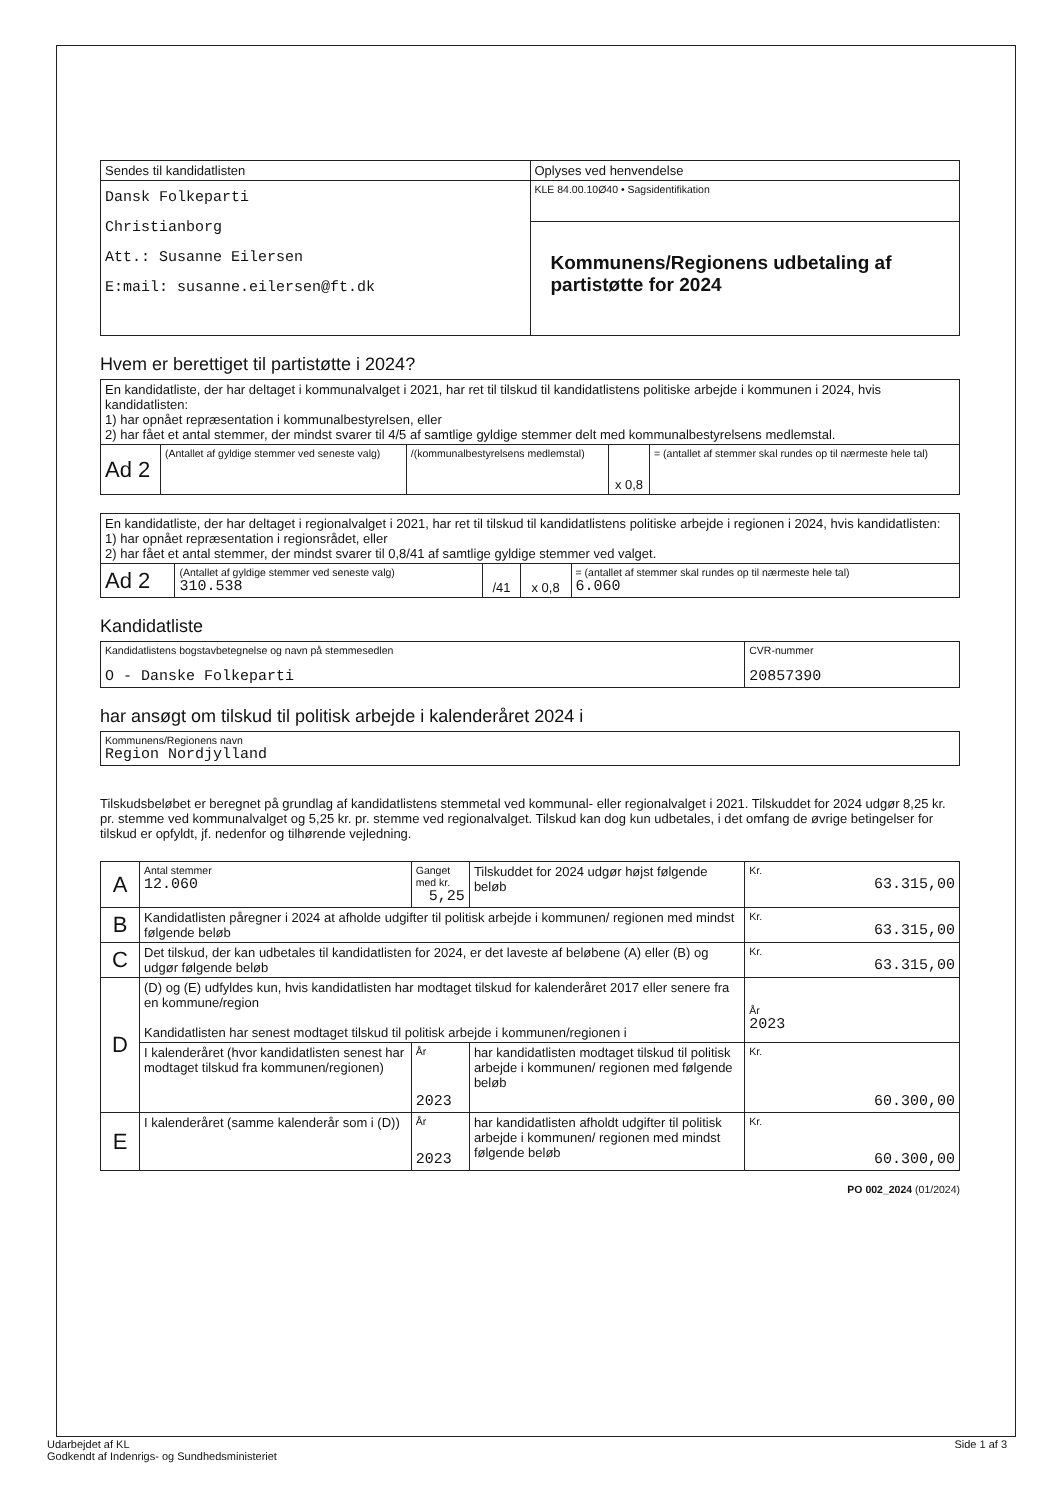| Sendes til kandidatlisten | Oplyses ved henvendelse |
| Dansk Folkeparti Christianborg Att.: Susanne Eilersen E:mail: susanne.eilersen@ft.dk | KLE 84.00.10Ø40 • Sagsidentifikation |
| | Kommunens/Regionens udbetaling af partistøtte for 2024 |
Hvem er berettiget til partistøtte i 2024?
| En kandidatliste, der har deltaget i kommunalvalget i 2021, har ret til tilskud til kandidatlistens politiske arbejde i kommunen i 2024, hvis kandidatlisten: 1) har opnået repræsentation i kommunalbestyrelsen, eller 2) har fået et antal stemmer, der mindst svarer til 4/5 af samtlige gyldige stemmer delt med kommunalbestyrelsens medlemstal. | | | | |
| Ad 2 | (Antallet af gyldige stemmer ved seneste valg) | /(kommunalbestyrelsens medlemstal) | x 0,8 | = (antallet af stemmer skal rundes op til nærmeste hele tal) |
| En kandidatliste, der har deltaget i regionalvalget i 2021, har ret til tilskud til kandidatlistens politiske arbejde i regionen i 2024, hvis kandidatlisten: 1) har opnået repræsentation i regionsrådet, eller 2) har fået et antal stemmer, der mindst svarer til 0,8/41 af samtlige gyldige stemmer ved valget. | | | | |
| Ad 2 | (Antallet af gyldige stemmer ved seneste valg) 310.538 | /41 | x 0,8 | = (antallet af stemmer skal rundes op til nærmeste hele tal) 6.060 |
Kandidatliste
| Kandidatlistens bogstavbetegnelse og navn på stemmesedlen O - Danske Folkeparti | CVR-nummer 20857390 |
har ansøgt om tilskud til politisk arbejde i kalenderåret 2024 i
| Kommunens/Regionens navn Region Nordjylland |
Tilskudsbeløbet er beregnet på grundlag af kandidatlistens stemmetal ved kommunal- eller regionalvalget i 2021. Tilskuddet for 2024 udgør 8,25 kr. pr. stemme ved kommunalvalget og 5,25 kr. pr. stemme ved regionalvalget. Tilskud kan dog kun udbetales, i det omfang de øvrige betingelser for tilskud er opfyldt, jf. nedenfor og tilhørende vejledning.
| A | Antal stemmer 12.060 | Ganget med kr. 5,25 | Tilskuddet for 2024 udgør højst følgende beløb | Kr. 63.315,00 |
| B | Kandidatlisten påregner i 2024 at afholde udgifter til politisk arbejde i kommunen/ regionen med mindst følgende beløb | | | Kr. 63.315,00 |
| C | Det tilskud, der kan udbetales til kandidatlisten for 2024, er det laveste af beløbene (A) eller (B) og udgør følgende beløb | | | Kr. 63.315,00 |
| D | (D) og (E) udfyldes kun, hvis kandidatlisten har modtaget tilskud for kalenderåret 2017 eller senere fra en kommune/region Kandidatlisten har senest modtaget tilskud til politisk arbejde i kommunen/regionen i | | | År 2023 |
| | I kalenderåret (hvor kandidatlisten senest har modtaget tilskud fra kommunen/regionen) | År 2023 | har kandidatlisten modtaget tilskud til politisk arbejde i kommunen/ regionen med følgende beløb | Kr. 60.300,00 |
| E | I kalenderåret (samme kalenderår som i (D)) | År 2023 | har kandidatlisten afholdt udgifter til politisk arbejde i kommunen/ regionen med mindst følgende beløb | Kr. 60.300,00 |
PO 002_2024 (01/2024)
Udarbejdet af KL Side 1 af 3
Godkendt af Indenrigs- og Sundhedsministeriet